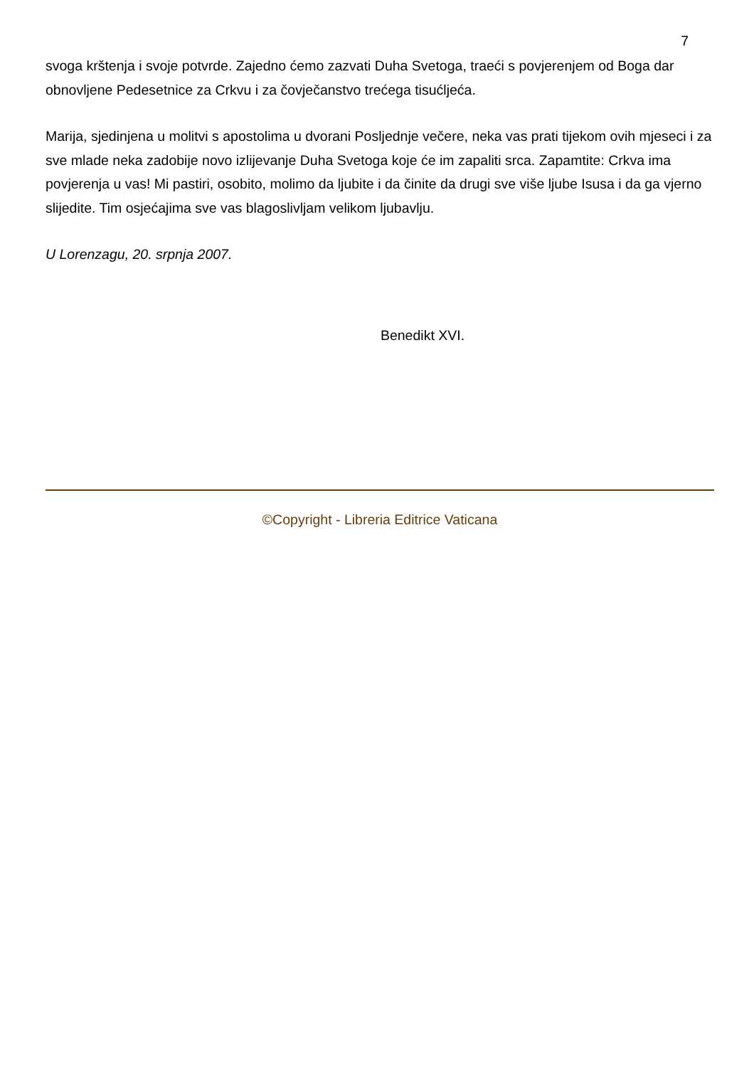7
svoga krštenja i svoje potvrde. Zajedno ćemo zazvati Duha Svetoga, traeći s povjerenjem od Boga dar obnovljene Pedesetnice za Crkvu i za čovječanstvo trećega tisućljeća.
Marija, sjedinjena u molitvi s apostolima u dvorani Posljednje večere, neka vas prati tijekom ovih mjeseci i za sve mlade neka zadobije novo izlijevanje Duha Svetoga koje će im zapaliti srca. Zapamtite: Crkva ima povjerenja u vas! Mi pastiri, osobito, molimo da ljubite i da činite da drugi sve više ljube Isusa i da ga vjerno slijedite. Tim osjećajima sve vas blagoslivljam velikom ljubavlju.
U Lorenzagu, 20. srpnja 2007.
Benedikt XVI.
©Copyright - Libreria Editrice Vaticana